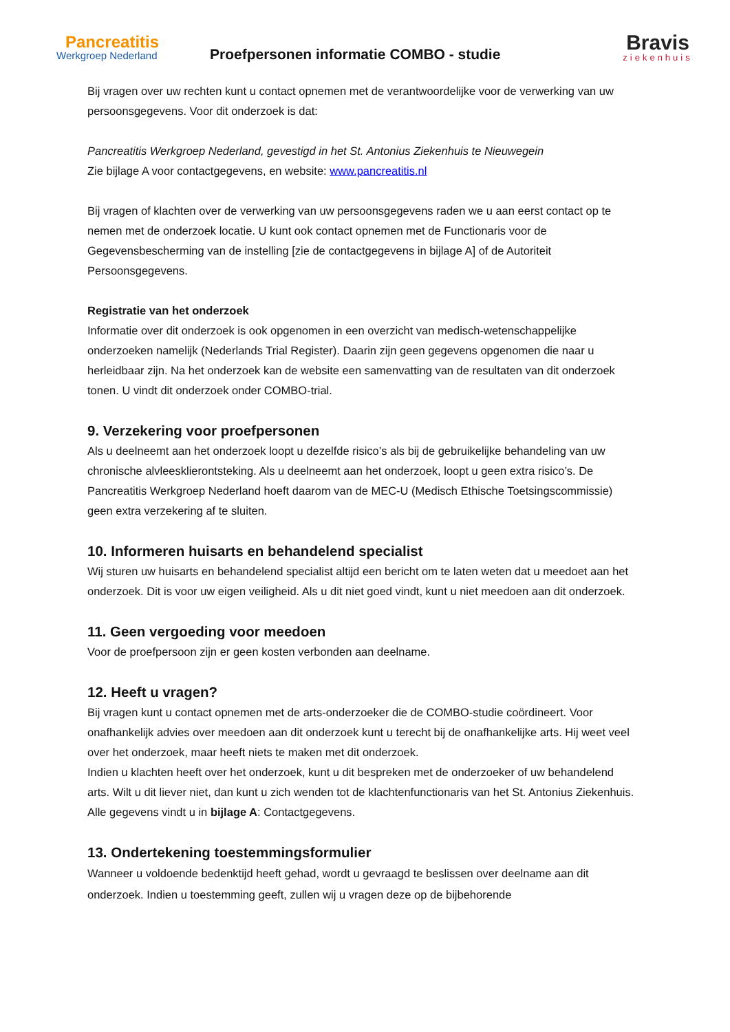Pancreatitis
Werkgroep Nederland
Proefpersonen informatie COMBO - studie
Bravis
ziekenhuis
Bij vragen over uw rechten kunt u contact opnemen met de verantwoordelijke voor de verwerking van uw persoonsgegevens. Voor dit onderzoek is dat:
Pancreatitis Werkgroep Nederland, gevestigd in het St. Antonius Ziekenhuis te Nieuwegein
Zie bijlage A voor contactgegevens, en website: www.pancreatitis.nl
Bij vragen of klachten over de verwerking van uw persoonsgegevens raden we u aan eerst contact op te nemen met de onderzoek locatie. U kunt ook contact opnemen met de Functionaris voor de Gegevensbescherming van de instelling [zie de contactgegevens in bijlage A] of de Autoriteit Persoonsgegevens.
Registratie van het onderzoek
Informatie over dit onderzoek is ook opgenomen in een overzicht van medisch-wetenschappelijke onderzoeken namelijk (Nederlands Trial Register). Daarin zijn geen gegevens opgenomen die naar u herleidbaar zijn. Na het onderzoek kan de website een samenvatting van de resultaten van dit onderzoek tonen. U vindt dit onderzoek onder COMBO-trial.
9. Verzekering voor proefpersonen
Als u deelneemt aan het onderzoek loopt u dezelfde risico’s als bij de gebruikelijke behandeling van uw chronische alvleesklierontsteking. Als u deelneemt aan het onderzoek, loopt u geen extra risico’s. De Pancreatitis Werkgroep Nederland hoeft daarom van de MEC-U (Medisch Ethische Toetsingscommissie) geen extra verzekering af te sluiten.
10. Informeren huisarts en behandelend specialist
Wij sturen uw huisarts en behandelend specialist altijd een bericht om te laten weten dat u meedoet aan het onderzoek. Dit is voor uw eigen veiligheid. Als u dit niet goed vindt, kunt u niet meedoen aan dit onderzoek.
11. Geen vergoeding voor meedoen
Voor de proefpersoon zijn er geen kosten verbonden aan deelname.
12. Heeft u vragen?
Bij vragen kunt u contact opnemen met de arts-onderzoeker die de COMBO-studie coördineert. Voor onafhankelijk advies over meedoen aan dit onderzoek kunt u terecht bij de onafhankelijke arts. Hij weet veel over het onderzoek, maar heeft niets te maken met dit onderzoek.
Indien u klachten heeft over het onderzoek, kunt u dit bespreken met de onderzoeker of uw behandelend arts. Wilt u dit liever niet, dan kunt u zich wenden tot de klachtenfunctionaris van het St. Antonius Ziekenhuis. Alle gegevens vindt u in bijlage A: Contactgegevens.
13. Ondertekening toestemmingsformulier
Wanneer u voldoende bedenktijd heeft gehad, wordt u gevraagd te beslissen over deelname aan dit onderzoek. Indien u toestemming geeft, zullen wij u vragen deze op de bijbehorende